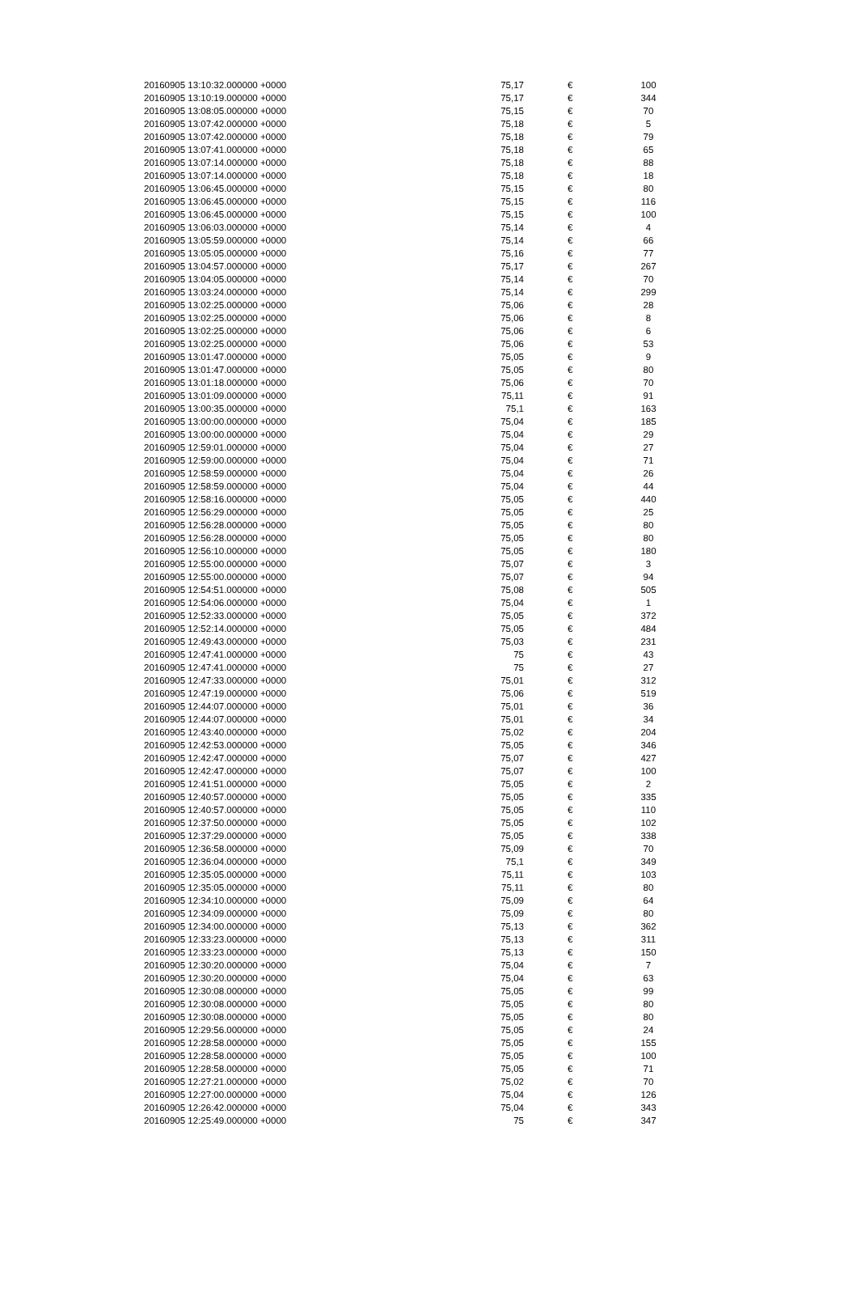| 20160905 13:10:32.000000 +0000 | 75,17 | € | 100 |
| 20160905 13:10:19.000000 +0000 | 75,17 | € | 344 |
| 20160905 13:08:05.000000 +0000 | 75,15 | € | 70 |
| 20160905 13:07:42.000000 +0000 | 75,18 | € | 5 |
| 20160905 13:07:42.000000 +0000 | 75,18 | € | 79 |
| 20160905 13:07:41.000000 +0000 | 75,18 | € | 65 |
| 20160905 13:07:14.000000 +0000 | 75,18 | € | 88 |
| 20160905 13:07:14.000000 +0000 | 75,18 | € | 18 |
| 20160905 13:06:45.000000 +0000 | 75,15 | € | 80 |
| 20160905 13:06:45.000000 +0000 | 75,15 | € | 116 |
| 20160905 13:06:45.000000 +0000 | 75,15 | € | 100 |
| 20160905 13:06:03.000000 +0000 | 75,14 | € | 4 |
| 20160905 13:05:59.000000 +0000 | 75,14 | € | 66 |
| 20160905 13:05:05.000000 +0000 | 75,16 | € | 77 |
| 20160905 13:04:57.000000 +0000 | 75,17 | € | 267 |
| 20160905 13:04:05.000000 +0000 | 75,14 | € | 70 |
| 20160905 13:03:24.000000 +0000 | 75,14 | € | 299 |
| 20160905 13:02:25.000000 +0000 | 75,06 | € | 28 |
| 20160905 13:02:25.000000 +0000 | 75,06 | € | 8 |
| 20160905 13:02:25.000000 +0000 | 75,06 | € | 6 |
| 20160905 13:02:25.000000 +0000 | 75,06 | € | 53 |
| 20160905 13:01:47.000000 +0000 | 75,05 | € | 9 |
| 20160905 13:01:47.000000 +0000 | 75,05 | € | 80 |
| 20160905 13:01:18.000000 +0000 | 75,06 | € | 70 |
| 20160905 13:01:09.000000 +0000 | 75,11 | € | 91 |
| 20160905 13:00:35.000000 +0000 | 75,1 | € | 163 |
| 20160905 13:00:00.000000 +0000 | 75,04 | € | 185 |
| 20160905 13:00:00.000000 +0000 | 75,04 | € | 29 |
| 20160905 12:59:01.000000 +0000 | 75,04 | € | 27 |
| 20160905 12:59:00.000000 +0000 | 75,04 | € | 71 |
| 20160905 12:58:59.000000 +0000 | 75,04 | € | 26 |
| 20160905 12:58:59.000000 +0000 | 75,04 | € | 44 |
| 20160905 12:58:16.000000 +0000 | 75,05 | € | 440 |
| 20160905 12:56:29.000000 +0000 | 75,05 | € | 25 |
| 20160905 12:56:28.000000 +0000 | 75,05 | € | 80 |
| 20160905 12:56:28.000000 +0000 | 75,05 | € | 80 |
| 20160905 12:56:10.000000 +0000 | 75,05 | € | 180 |
| 20160905 12:55:00.000000 +0000 | 75,07 | € | 3 |
| 20160905 12:55:00.000000 +0000 | 75,07 | € | 94 |
| 20160905 12:54:51.000000 +0000 | 75,08 | € | 505 |
| 20160905 12:54:06.000000 +0000 | 75,04 | € | 1 |
| 20160905 12:52:33.000000 +0000 | 75,05 | € | 372 |
| 20160905 12:52:14.000000 +0000 | 75,05 | € | 484 |
| 20160905 12:49:43.000000 +0000 | 75,03 | € | 231 |
| 20160905 12:47:41.000000 +0000 | 75 | € | 43 |
| 20160905 12:47:41.000000 +0000 | 75 | € | 27 |
| 20160905 12:47:33.000000 +0000 | 75,01 | € | 312 |
| 20160905 12:47:19.000000 +0000 | 75,06 | € | 519 |
| 20160905 12:44:07.000000 +0000 | 75,01 | € | 36 |
| 20160905 12:44:07.000000 +0000 | 75,01 | € | 34 |
| 20160905 12:43:40.000000 +0000 | 75,02 | € | 204 |
| 20160905 12:42:53.000000 +0000 | 75,05 | € | 346 |
| 20160905 12:42:47.000000 +0000 | 75,07 | € | 427 |
| 20160905 12:42:47.000000 +0000 | 75,07 | € | 100 |
| 20160905 12:41:51.000000 +0000 | 75,05 | € | 2 |
| 20160905 12:40:57.000000 +0000 | 75,05 | € | 335 |
| 20160905 12:40:57.000000 +0000 | 75,05 | € | 110 |
| 20160905 12:37:50.000000 +0000 | 75,05 | € | 102 |
| 20160905 12:37:29.000000 +0000 | 75,05 | € | 338 |
| 20160905 12:36:58.000000 +0000 | 75,09 | € | 70 |
| 20160905 12:36:04.000000 +0000 | 75,1 | € | 349 |
| 20160905 12:35:05.000000 +0000 | 75,11 | € | 103 |
| 20160905 12:35:05.000000 +0000 | 75,11 | € | 80 |
| 20160905 12:34:10.000000 +0000 | 75,09 | € | 64 |
| 20160905 12:34:09.000000 +0000 | 75,09 | € | 80 |
| 20160905 12:34:00.000000 +0000 | 75,13 | € | 362 |
| 20160905 12:33:23.000000 +0000 | 75,13 | € | 311 |
| 20160905 12:33:23.000000 +0000 | 75,13 | € | 150 |
| 20160905 12:30:20.000000 +0000 | 75,04 | € | 7 |
| 20160905 12:30:20.000000 +0000 | 75,04 | € | 63 |
| 20160905 12:30:08.000000 +0000 | 75,05 | € | 99 |
| 20160905 12:30:08.000000 +0000 | 75,05 | € | 80 |
| 20160905 12:30:08.000000 +0000 | 75,05 | € | 80 |
| 20160905 12:29:56.000000 +0000 | 75,05 | € | 24 |
| 20160905 12:28:58.000000 +0000 | 75,05 | € | 155 |
| 20160905 12:28:58.000000 +0000 | 75,05 | € | 100 |
| 20160905 12:28:58.000000 +0000 | 75,05 | € | 71 |
| 20160905 12:27:21.000000 +0000 | 75,02 | € | 70 |
| 20160905 12:27:00.000000 +0000 | 75,04 | € | 126 |
| 20160905 12:26:42.000000 +0000 | 75,04 | € | 343 |
| 20160905 12:25:49.000000 +0000 | 75 | € | 347 |